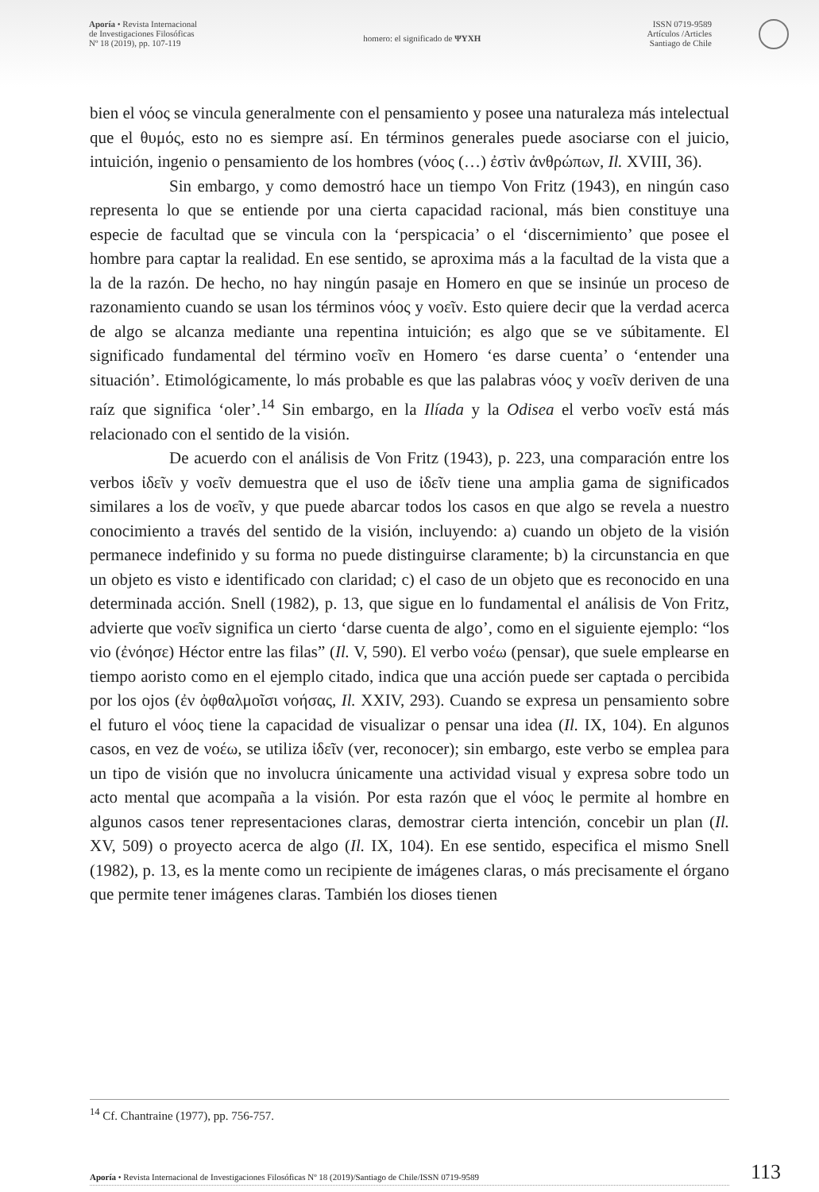Aporía • Revista Internacional
de Investigaciones Filosóficas
Nº 18 (2019), pp. 107-119
homero: el significado de ΨΥΧΗ
ISSN 0719-9589
Artículos /Articles
Santiago de Chile
bien el νόος se vincula generalmente con el pensamiento y posee una naturaleza más intelectual que el θυμός, esto no es siempre así. En términos generales puede asociarse con el juicio, intuición, ingenio o pensamiento de los hombres (νόος (…) ἐστὶν ἀνθρώπων, Il. XVIII, 36).
Sin embargo, y como demostró hace un tiempo Von Fritz (1943), en ningún caso representa lo que se entiende por una cierta capacidad racional, más bien constituye una especie de facultad que se vincula con la ‘perspicacia’ o el ‘discernimiento’ que posee el hombre para captar la realidad. En ese sentido, se aproxima más a la facultad de la vista que a la de la razón. De hecho, no hay ningún pasaje en Homero en que se insinúe un proceso de razonamiento cuando se usan los términos νόος y νοεῖν. Esto quiere decir que la verdad acerca de algo se alcanza mediante una repentina intuición; es algo que se ve súbitamente. El significado fundamental del término νοεῖν en Homero ‘es darse cuenta’ o ‘entender una situación’. Etimológicamente, lo más probable es que las palabras νόος y νοεῖν deriven de una raíz que significa ‘oler’.<sup>14</sup> Sin embargo, en la Ilíada y la Odisea el verbo νοεῖν está más relacionado con el sentido de la visión.
De acuerdo con el análisis de Von Fritz (1943), p. 223, una comparación entre los verbos ἰδεῖν y νοεῖν demuestra que el uso de ἰδεῖν tiene una amplia gama de significados similares a los de νοεῖν, y que puede abarcar todos los casos en que algo se revela a nuestro conocimiento a través del sentido de la visión, incluyendo: a) cuando un objeto de la visión permanece indefinido y su forma no puede distinguirse claramente; b) la circunstancia en que un objeto es visto e identificado con claridad; c) el caso de un objeto que es reconocido en una determinada acción. Snell (1982), p. 13, que sigue en lo fundamental el análisis de Von Fritz, advierte que νοεῖν significa un cierto ‘darse cuenta de algo’, como en el siguiente ejemplo: “los vio (ἐνόησε) Héctor entre las filas” (Il. V, 590). El verbo νοέω (pensar), que suele emplearse en tiempo aoristo como en el ejemplo citado, indica que una acción puede ser captada o percibida por los ojos (ἐν ὀφθαλμοῖσι νοήσας, Il. XXIV, 293). Cuando se expresa un pensamiento sobre el futuro el νόος tiene la capacidad de visualizar o pensar una idea (Il. IX, 104). En algunos casos, en vez de νοέω, se utiliza ἰδεῖν (ver, reconocer); sin embargo, este verbo se emplea para un tipo de visión que no involucra únicamente una actividad visual y expresa sobre todo un acto mental que acompaña a la visión. Por esta razón que el νόος le permite al hombre en algunos casos tener representaciones claras, demostrar cierta intención, concebir un plan (Il. XV, 509) o proyecto acerca de algo (Il. IX, 104). En ese sentido, especifica el mismo Snell (1982), p. 13, es la mente como un recipiente de imágenes claras, o más precisamente el órgano que permite tener imágenes claras. También los dioses tienen
<sup>14</sup> Cf. Chantraine (1977), pp. 756-757.
Aporía • Revista Internacional de Investigaciones Filosóficas Nº 18 (2019)/Santiago de Chile/ISSN 0719-9589 113